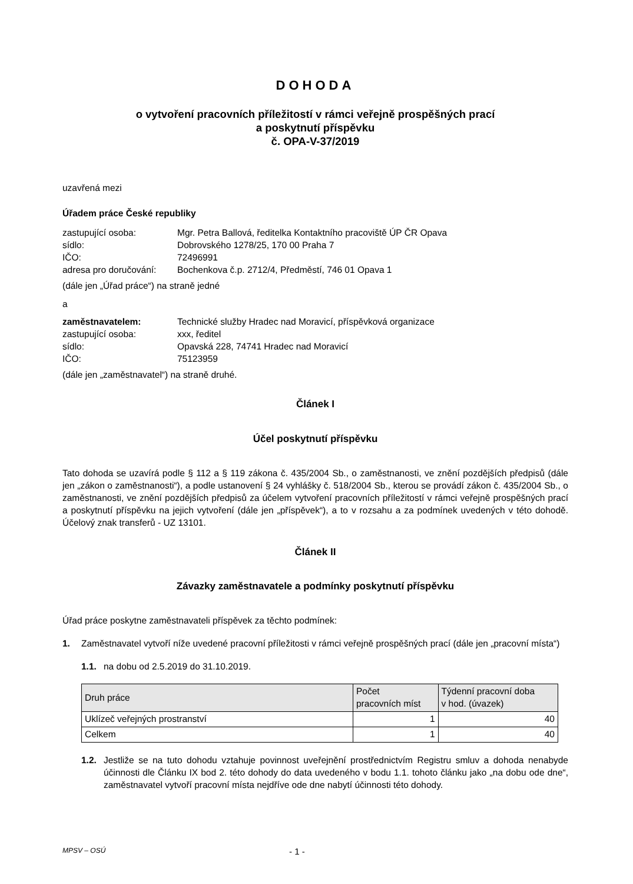DOHODA
o vytvoření pracovních příležitostí v rámci veřejně prospěšných prací
a poskytnutí příspěvku
č. OPA-V-37/2019
uzavřená mezi
Úřadem práce České republiky
zastupující osoba: Mgr. Petra Ballová, ředitelka Kontaktního pracoviště ÚP ČR Opava sídlo: Dobrovského 1278/25, 170 00 Praha 7 IČO: 72496991 adresa pro doručování: Bochenkova č.p. 2712/4, Předměstí, 746 01 Opava 1
(dále jen „Úřad práce“) na straně jedné
a
zaměstnavatelem: Technické služby Hradec nad Moravicí, příspěvková organizace zastupující osoba: xxx, ředitel sídlo: Opavská 228, 74741 Hradec nad Moravicí IČO: 75123959
(dále jen „zaměstnavatel“) na straně druhé.
Článek I
Účel poskytnutí příspěvku
Tato dohoda se uzavírá podle § 112 a § 119 zákona č. 435/2004 Sb., o zaměstnanosti, ve znění pozdějších předpisů (dále jen „zákon o zaměstnanosti“), a podle ustanovení § 24 vyhlášky č. 518/2004 Sb., kterou se provádí zákon č. 435/2004 Sb., o zaměstnanosti, ve znění pozdějších předpisů za účelem vytvoření pracovních příležitostí v rámci veřejně prospěšných prací a poskytnutí příspěvku na jejich vytvoření (dále jen „příspěvek“), a to v rozsahu a za podmínek uvedených v této dohodě. Účelový znak transferů - UZ 13101.
Článek II
Závazky zaměstnavatele a podmínky poskytnutí příspěvku
Úřad práce poskytne zaměstnavateli příspěvek za těchto podmínek:
1. Zaměstnavatel vytvoří níže uvedené pracovní příležitosti v rámci veřejně prospěšných prací (dále jen „pracovní místa“)
1.1. na dobu od 2.5.2019 do 31.10.2019.
| Druh práce | Počet pracovních míst | Týdenní pracovní doba v hod. (úvazek) |
| --- | --- | --- |
| Uklízeč veřejných prostranství | 1 | 40 |
| Celkem | 1 | 40 |
1.2. Jestliže se na tuto dohodu vztahuje povinnost uveřejnění prostřednictvím Registru smluv a dohoda nenabyde účinnosti dle Článku IX bod 2. této dohody do data uvedeného v bodu 1.1. tohoto článku jako „na dobu ode dne“, zaměstnavatel vytvoří pracovní místa nejdříve ode dne nabytí účinnosti této dohody.
MPSV – OSÚ - 1 -